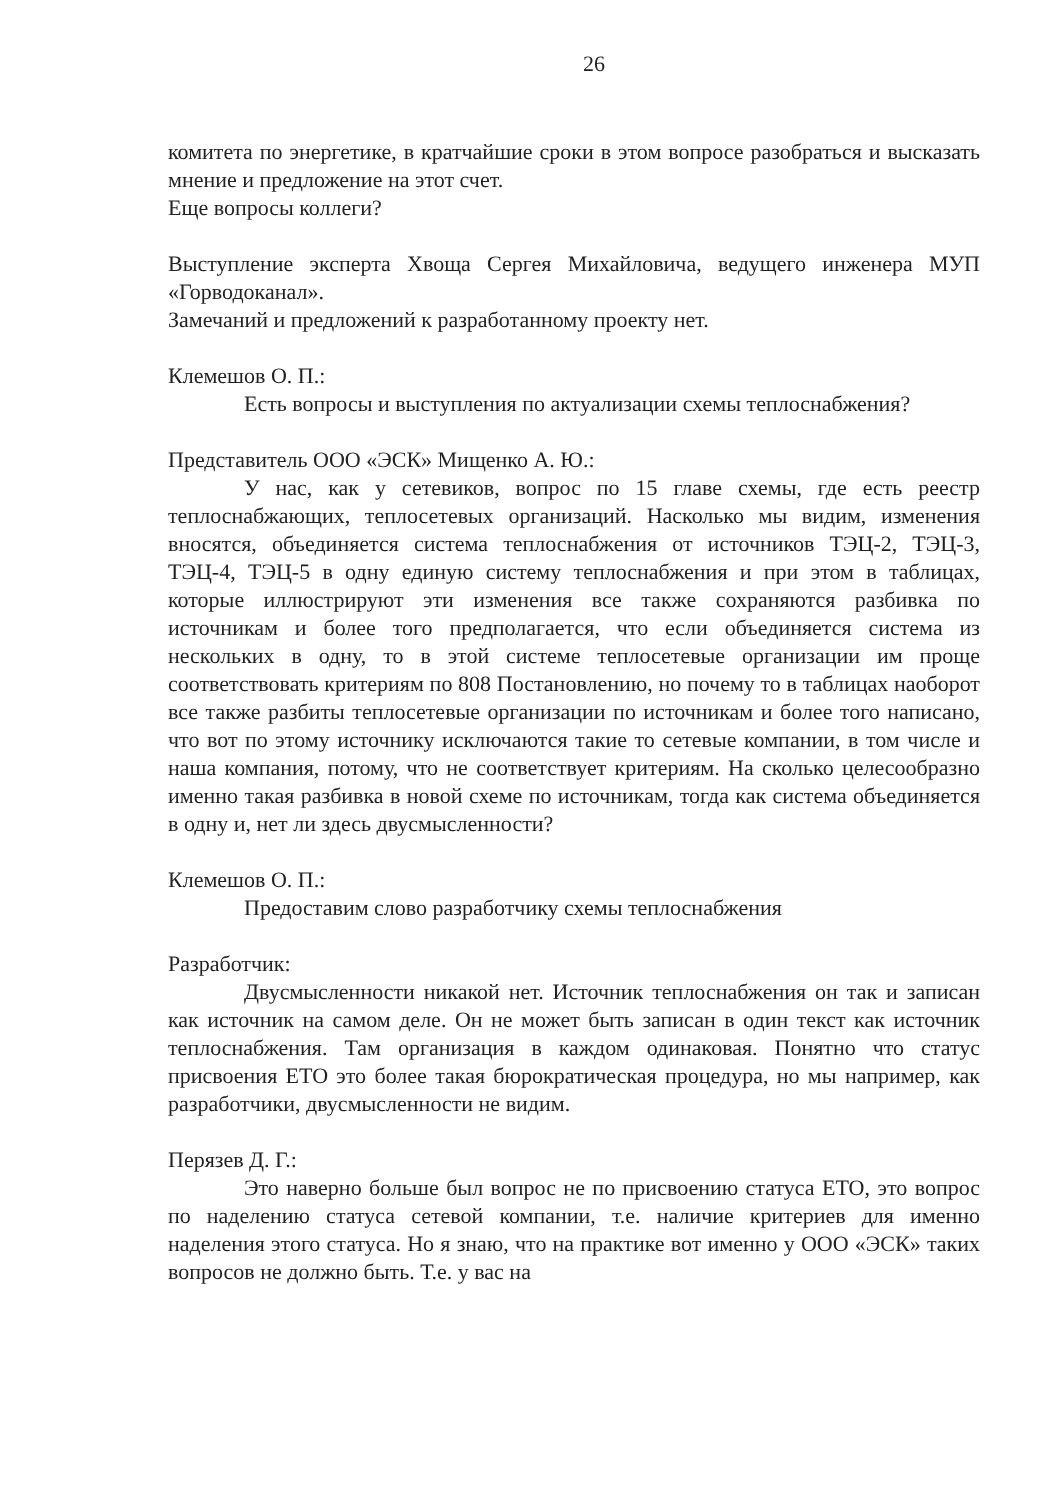26
комитета по энергетике, в кратчайшие сроки в этом вопросе разобраться и высказать мнение и предложение на этот счет.
Еще вопросы коллеги?
Выступление эксперта Хвоща Сергея Михайловича, ведущего инженера МУП «Горводоканал».
Замечаний и предложений к разработанному проекту нет.
Клемешов О. П.:
Есть вопросы и выступления по актуализации схемы теплоснабжения?
Представитель ООО «ЭСК» Мищенко А. Ю.:
У нас, как у сетевиков, вопрос по 15 главе схемы, где есть реестр теплоснабжающих, теплосетевых организаций. Насколько мы видим, изменения вносятся, объединяется система теплоснабжения от источников ТЭЦ-2, ТЭЦ-3, ТЭЦ-4, ТЭЦ-5 в одну единую систему теплоснабжения и при этом в таблицах, которые иллюстрируют эти изменения все также сохраняются разбивка по источникам и более того предполагается, что если объединяется система из нескольких в одну, то в этой системе теплосетевые организации им проще соответствовать критериям по 808 Постановлению, но почему то в таблицах наоборот все также разбиты теплосетевые организации по источникам и более того написано, что вот по этому источнику исключаются такие то сетевые компании, в том числе и наша компания, потому, что не соответствует критериям. На сколько целесообразно именно такая разбивка в новой схеме по источникам, тогда как система объединяется в одну и, нет ли здесь двусмысленности?
Клемешов О. П.:
Предоставим слово разработчику схемы теплоснабжения
Разработчик:
Двусмысленности никакой нет. Источник теплоснабжения он так и записан как источник на самом деле. Он не может быть записан в один текст как источник теплоснабжения. Там организация в каждом одинаковая. Понятно что статус присвоения ЕТО это более такая бюрократическая процедура, но мы например, как разработчики, двусмысленности не видим.
Перязев Д. Г.:
Это наверно больше был вопрос не по присвоению статуса ЕТО, это вопрос по наделению статуса сетевой компании, т.е. наличие критериев для именно наделения этого статуса. Но я знаю, что на практике вот именно у ООО «ЭСК» таких вопросов не должно быть. Т.е. у вас на